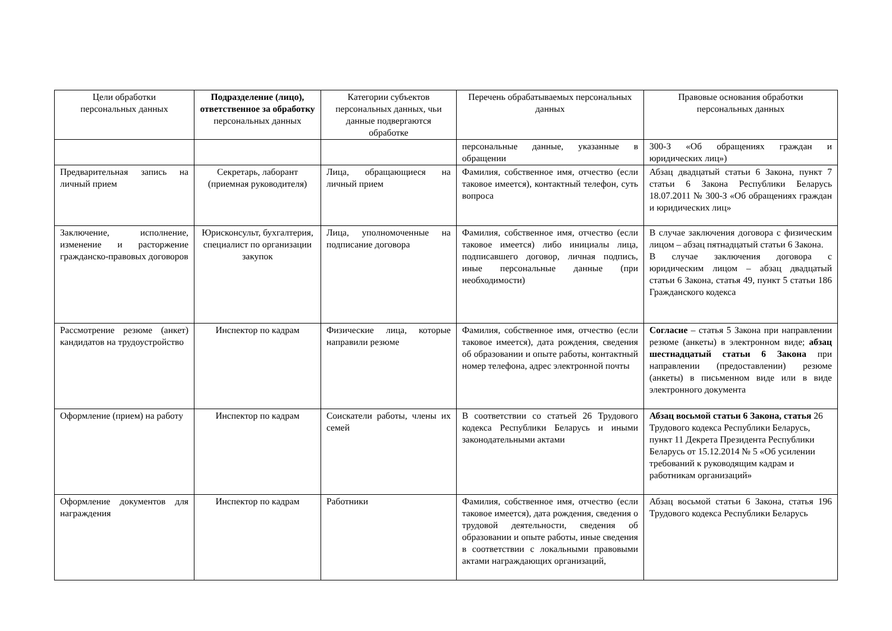| Цели обработки персональных данных | Подразделение (лицо), ответственное за обработку персональных данных | Категории субъектов персональных данных, чьи данные подвергаются обработке | Перечень обрабатываемых персональных данных | Правовые основания обработки персональных данных |
| --- | --- | --- | --- | --- |
| | | | персональные данные, указанные в обращении | 300-З «Об обращениях граждан и юридических лиц») |
| Предварительная запись на личный прием | Секретарь, лаборант (приемная руководителя) | Лица, обращающиеся на личный прием | Фамилия, собственное имя, отчество (если таковое имеется), контактный телефон, суть вопроса | Абзац двадцатый статьи 6 Закона, пункт 7 статьи 6 Закона Республики Беларусь 18.07.2011 № 300-З «Об обращениях граждан и юридических лиц» |
| Заключение, исполнение, изменение и расторжение гражданско-правовых договоров | Юрисконсульт, бухгалтерия, специалист по организации закупок | Лица, уполномоченные на подписание договора | Фамилия, собственное имя, отчество (если таковое имеется) либо инициалы лица, подписавшего договор, личная подпись, иные персональные данные (при необходимости) | В случае заключения договора с физическим лицом – абзац пятнадцатый статьи 6 Закона. В случае заключения договора с юридическим лицом – абзац двадцатый статьи 6 Закона, статья 49, пункт 5 статьи 186 Гражданского кодекса |
| Рассмотрение резюме (анкет) кандидатов на трудоустройство | Инспектор по кадрам | Физические лица, которые направили резюме | Фамилия, собственное имя, отчество (если таковое имеется), дата рождения, сведения об образовании и опыте работы, контактный номер телефона, адрес электронной почты | Согласие – статья 5 Закона при направлении резюме (анкеты) в электронном виде; абзац шестнадцатый статьи 6 Закона при направлении (предоставлении) резюме (анкеты) в письменном виде или в виде электронного документа |
| Оформление (прием) на работу | Инспектор по кадрам | Соискатели работы, члены их семей | В соответствии со статьей 26 Трудового кодекса Республики Беларусь и иными законодательными актами | Абзац восьмой статьи 6 Закона, статья 26 Трудового кодекса Республики Беларусь, пункт 11 Декрета Президента Республики Беларусь от 15.12.2014 № 5 «Об усилении требований к руководящим кадрам и работникам организаций» |
| Оформление документов для награждения | Инспектор по кадрам | Работники | Фамилия, собственное имя, отчество (если таковое имеется), дата рождения, сведения о трудовой деятельности, сведения об образовании и опыте работы, иные сведения в соответствии с локальными правовыми актами награждающих организаций, | Абзац восьмой статьи 6 Закона, статья 196 Трудового кодекса Республики Беларусь |